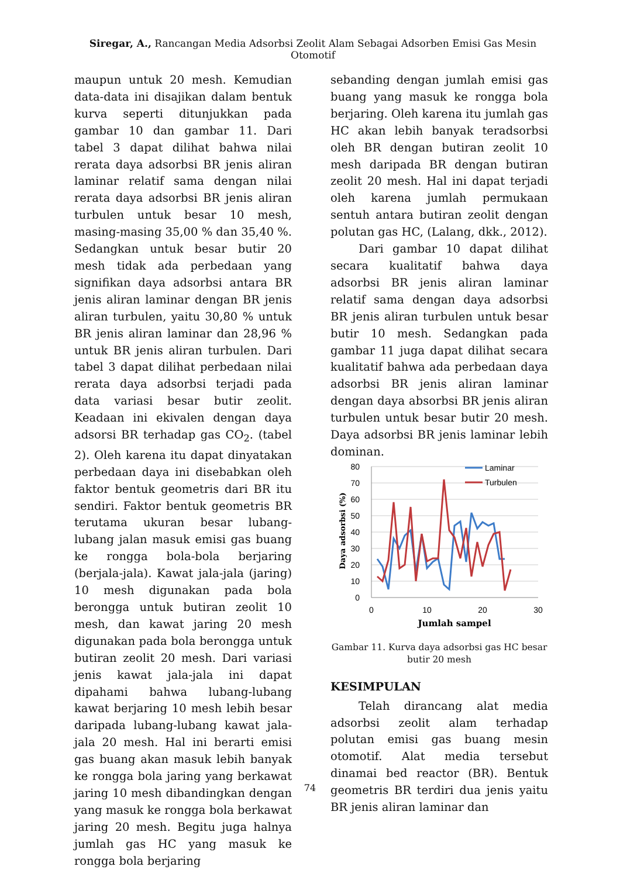Siregar, A., Rancangan Media Adsorbsi Zeolit Alam Sebagai Adsorben Emisi Gas Mesin Otomotif
maupun untuk 20 mesh. Kemudian data-data ini disajikan dalam bentuk kurva seperti ditunjukkan pada gambar 10 dan gambar 11. Dari tabel 3 dapat dilihat bahwa nilai rerata daya adsorbsi BR jenis aliran laminar relatif sama dengan nilai rerata daya adsorbsi BR jenis aliran turbulen untuk besar 10 mesh, masing-masing 35,00 % dan 35,40 %. Sedangkan untuk besar butir 20 mesh tidak ada perbedaan yang signifikan daya adsorbsi antara BR jenis aliran laminar dengan BR jenis aliran turbulen, yaitu 30,80 % untuk BR jenis aliran laminar dan 28,96 % untuk BR jenis aliran turbulen. Dari tabel 3 dapat dilihat perbedaan nilai rerata daya adsorbsi terjadi pada data variasi besar butir zeolit. Keadaan ini ekivalen dengan daya adsorsi BR terhadap gas CO<sub>2</sub>. (tabel 2). Oleh karena itu dapat dinyatakan perbedaan daya ini disebabkan oleh faktor bentuk geometris dari BR itu sendiri. Faktor bentuk geometris BR terutama ukuran besar lubang-lubang jalan masuk emisi gas buang ke rongga bola-bola berjaring (berjala-jala). Kawat jala-jala (jaring) 10 mesh digunakan pada bola berongga untuk butiran zeolit 10 mesh, dan kawat jaring 20 mesh digunakan pada bola berongga untuk butiran zeolit 20 mesh. Dari variasi jenis kawat jala-jala ini dapat dipahami bahwa lubang-lubang kawat berjaring 10 mesh lebih besar daripada lubang-lubang kawat jala-jala 20 mesh. Hal ini berarti emisi gas buang akan masuk lebih banyak ke rongga bola jaring yang berkawat jaring 10 mesh dibandingkan dengan yang masuk ke rongga bola berkawat jaring 20 mesh. Begitu juga halnya jumlah gas HC yang masuk ke rongga bola berjaring
sebanding dengan jumlah emisi gas buang yang masuk ke rongga bola berjaring. Oleh karena itu jumlah gas HC akan lebih banyak teradsorbsi oleh BR dengan butiran zeolit 10 mesh daripada BR dengan butiran zeolit 20 mesh. Hal ini dapat terjadi oleh karena jumlah permukaan sentuh antara butiran zeolit dengan polutan gas HC, (Lalang, dkk., 2012).
Dari gambar 10 dapat dilihat secara kualitatif bahwa daya adsorbsi BR jenis aliran laminar relatif sama dengan daya adsorbsi BR jenis aliran turbulen untuk besar butir 10 mesh. Sedangkan pada gambar 11 juga dapat dilihat secara kualitatif bahwa ada perbedaan daya adsorbsi BR jenis aliran laminar dengan daya absorbsi BR jenis aliran turbulen untuk besar butir 20 mesh. Daya adsorbsi BR jenis laminar lebih dominan.
80
70
60
50
40
30
20
10
0
0
10
20
30
Jumlah sampel
Daya adsorbsi (%)
Laminar
Turbulen
Gambar 11. Kurva daya adsorbsi gas HC besar butir 20 mesh
KESIMPULAN
Telah dirancang alat media adsorbsi zeolit alam terhadap polutan emisi gas buang mesin otomotif. Alat media tersebut dinamai bed reactor (BR). Bentuk geometris BR terdiri dua jenis yaitu BR jenis aliran laminar dan
74